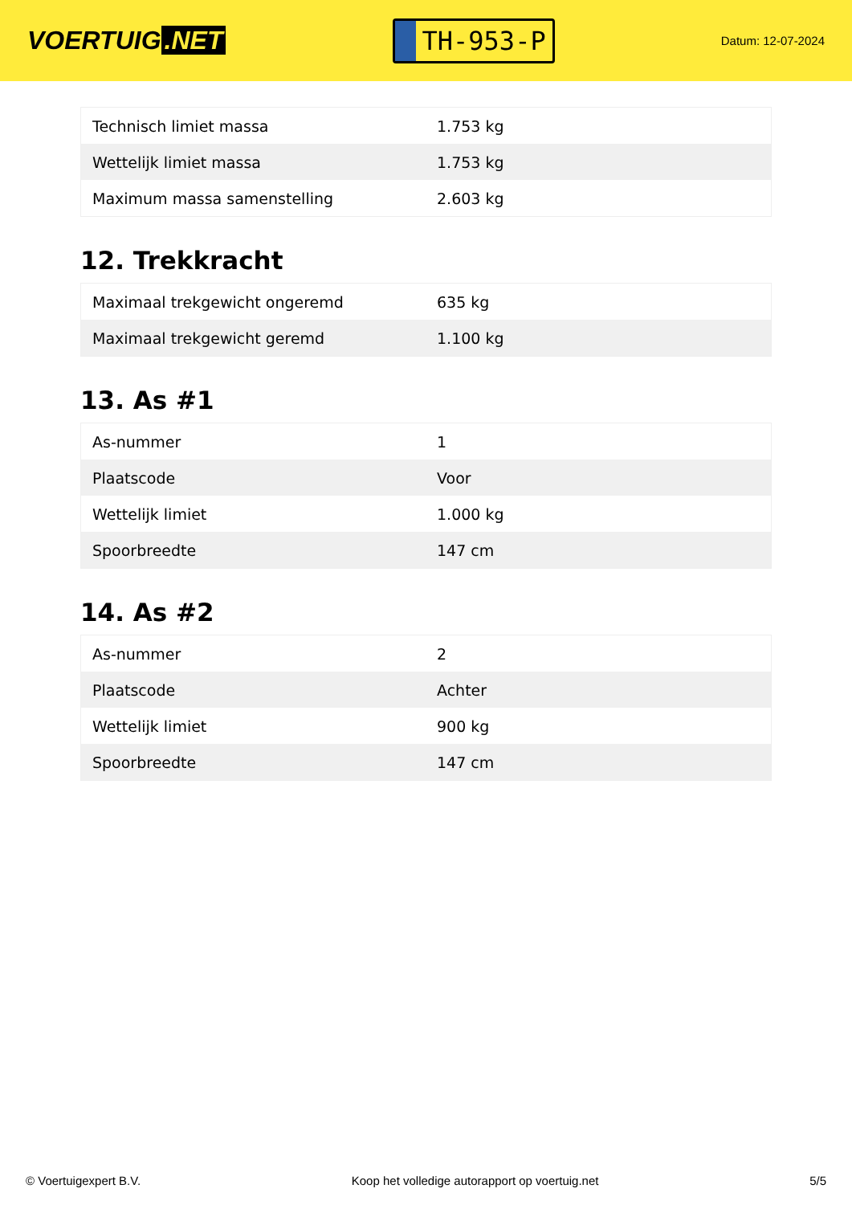VOERTUIG.NET
TH-953-P
Datum: 12-07-2024
| Technisch limiet massa | 1.753 kg |
| Wettelijk limiet massa | 1.753 kg |
| Maximum massa samenstelling | 2.603 kg |
12. Trekkracht
| Maximaal trekgewicht ongeremd | 635 kg |
| Maximaal trekgewicht geremd | 1.100 kg |
13. As #1
| As-nummer | 1 |
| Plaatscode | Voor |
| Wettelijk limiet | 1.000 kg |
| Spoorbreedte | 147 cm |
14. As #2
| As-nummer | 2 |
| Plaatscode | Achter |
| Wettelijk limiet | 900 kg |
| Spoorbreedte | 147 cm |
© Voertuigexpert B.V. Koop het volledige autorapport op voertuig.net 5/5